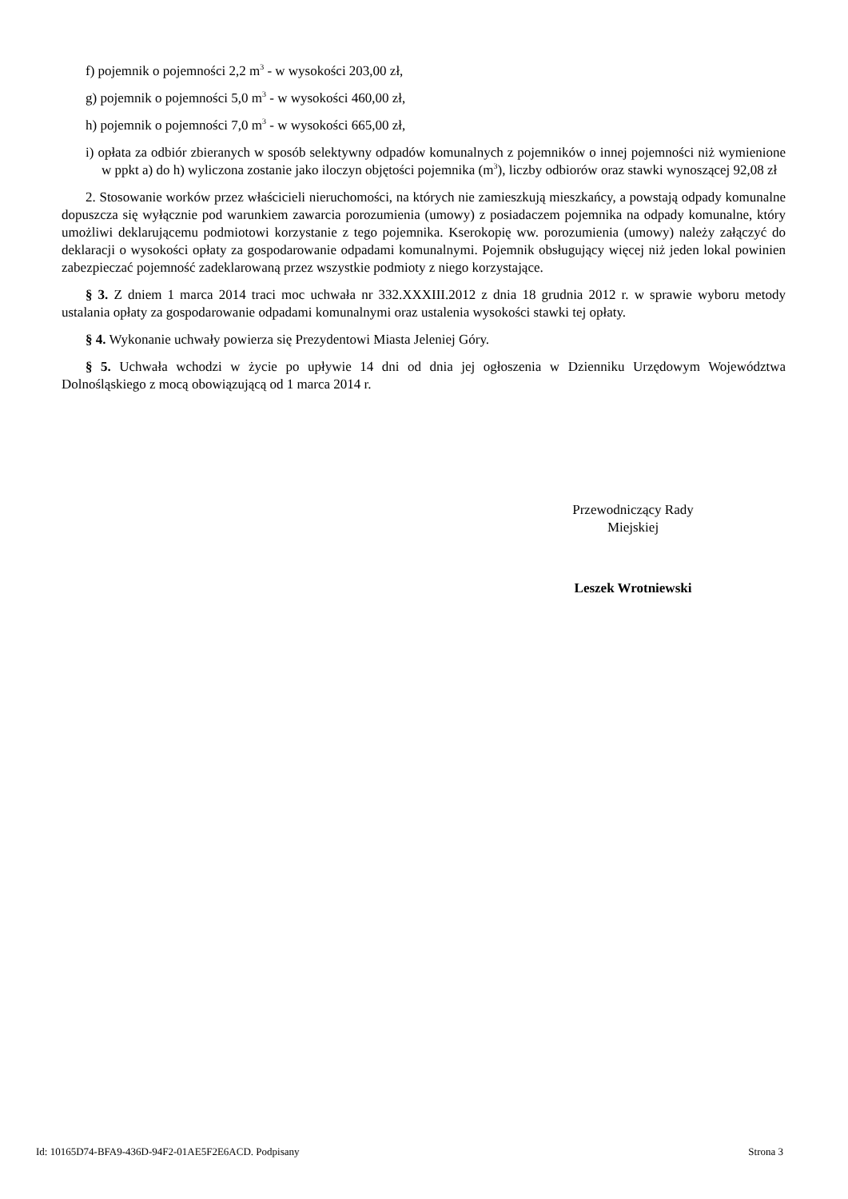f) pojemnik o pojemności 2,2 m<sup>3</sup> - w wysokości 203,00 zł,
g) pojemnik o pojemności 5,0 m<sup>3</sup> - w wysokości 460,00 zł,
h) pojemnik o pojemności 7,0 m<sup>3</sup> - w wysokości 665,00 zł,
i) opłata za odbiór zbieranych w sposób selektywny odpadów komunalnych z pojemników o innej pojemności niż wymienione w ppkt a) do h) wyliczona zostanie jako iloczyn objętości pojemnika (m<sup>3</sup>), liczby odbiorów oraz stawki wynoszącej 92,08 zł
2. Stosowanie worków przez właścicieli nieruchomości, na których nie zamieszkują mieszkańcy, a powstają odpady komunalne dopuszcza się wyłącznie pod warunkiem zawarcia porozumienia (umowy) z posiadaczem pojemnika na odpady komunalne, który umożliwi deklarującemu podmiotowi korzystanie z tego pojemnika. Kserokopię ww. porozumienia (umowy) należy załączyć do deklaracji o wysokości opłaty za gospodarowanie odpadami komunalnymi. Pojemnik obsługujący więcej niż jeden lokal powinien zabezpieczać pojemność zadeklarowaną przez wszystkie podmioty z niego korzystające.
§ 3. Z dniem 1 marca 2014 traci moc uchwała nr 332.XXXIII.2012 z dnia 18 grudnia 2012 r. w sprawie wyboru metody ustalania opłaty za gospodarowanie odpadami komunalnymi oraz ustalenia wysokości stawki tej opłaty.
§ 4. Wykonanie uchwały powierza się Prezydentowi Miasta Jeleniej Góry.
§ 5. Uchwała wchodzi w życie po upływie 14 dni od dnia jej ogłoszenia w Dzienniku Urzędowym Województwa Dolnośląskiego z mocą obowiązującą od 1 marca 2014 r.
Przewodniczący Rady
Miejskiej
Leszek Wrotniewski
Id: 10165D74-BFA9-436D-94F2-01AE5F2E6ACD. Podpisany Strona 3